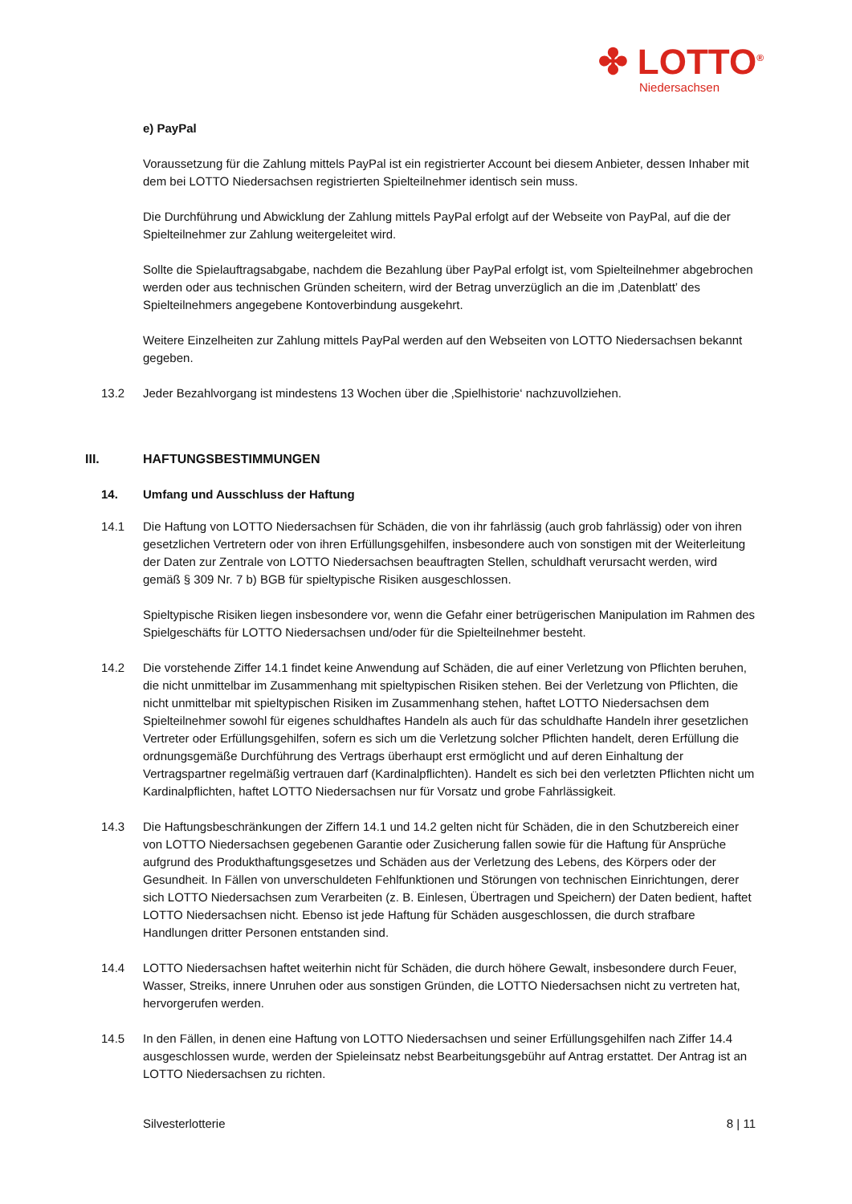✤ LOTTO<sup>®</sup>
Niedersachsen
e) PayPal
Voraussetzung für die Zahlung mittels PayPal ist ein registrierter Account bei diesem Anbieter, dessen Inhaber mit dem bei LOTTO Niedersachsen registrierten Spielteilnehmer identisch sein muss.
Die Durchführung und Abwicklung der Zahlung mittels PayPal erfolgt auf der Webseite von PayPal, auf die der Spielteilnehmer zur Zahlung weitergeleitet wird.
Sollte die Spielauftragsabgabe, nachdem die Bezahlung über PayPal erfolgt ist, vom Spielteilnehmer abgebrochen werden oder aus technischen Gründen scheitern, wird der Betrag unverzüglich an die im ‚Datenblatt’ des Spielteilnehmers angegebene Kontoverbindung ausgekehrt.
Weitere Einzelheiten zur Zahlung mittels PayPal werden auf den Webseiten von LOTTO Niedersachsen bekannt gegeben.
13.2 Jeder Bezahlvorgang ist mindestens 13 Wochen über die ‚Spielhistorie‘ nachzuvollziehen.
III. HAFTUNGSBESTIMMUNGEN
14. Umfang und Ausschluss der Haftung
14.1 Die Haftung von LOTTO Niedersachsen für Schäden, die von ihr fahrlässig (auch grob fahrlässig) oder von ihren gesetzlichen Vertretern oder von ihren Erfüllungsgehilfen, insbesondere auch von sonstigen mit der Weiterleitung der Daten zur Zentrale von LOTTO Niedersachsen beauftragten Stellen, schuldhaft verursacht werden, wird gemäß § 309 Nr. 7 b) BGB für spieltypische Risiken ausgeschlossen.
Spieltypische Risiken liegen insbesondere vor, wenn die Gefahr einer betrügerischen Manipulation im Rahmen des Spielgeschäfts für LOTTO Niedersachsen und/oder für die Spielteilnehmer besteht.
14.2 Die vorstehende Ziffer 14.1 findet keine Anwendung auf Schäden, die auf einer Verletzung von Pflichten beruhen, die nicht unmittelbar im Zusammenhang mit spieltypischen Risiken stehen. Bei der Verletzung von Pflichten, die nicht unmittelbar mit spieltypischen Risiken im Zusammenhang stehen, haftet LOTTO Niedersachsen dem Spielteilnehmer sowohl für eigenes schuldhaftes Handeln als auch für das schuldhafte Handeln ihrer gesetzlichen Vertreter oder Erfüllungsgehilfen, sofern es sich um die Verletzung solcher Pflichten handelt, deren Erfüllung die ordnungsgemäße Durchführung des Vertrags überhaupt erst ermöglicht und auf deren Einhaltung der Vertragspartner regelmäßig vertrauen darf (Kardinalpflichten). Handelt es sich bei den verletzten Pflichten nicht um Kardinalpflichten, haftet LOTTO Niedersachsen nur für Vorsatz und grobe Fahrlässigkeit.
14.3 Die Haftungsbeschränkungen der Ziffern 14.1 und 14.2 gelten nicht für Schäden, die in den Schutzbereich einer von LOTTO Niedersachsen gegebenen Garantie oder Zusicherung fallen sowie für die Haftung für Ansprüche aufgrund des Produkthaftungsgesetzes und Schäden aus der Verletzung des Lebens, des Körpers oder der Gesundheit. In Fällen von unverschuldeten Fehlfunktionen und Störungen von technischen Einrichtungen, derer sich LOTTO Niedersachsen zum Verarbeiten (z. B. Einlesen, Übertragen und Speichern) der Daten bedient, haftet LOTTO Niedersachsen nicht. Ebenso ist jede Haftung für Schäden ausgeschlossen, die durch strafbare Handlungen dritter Personen entstanden sind.
14.4 LOTTO Niedersachsen haftet weiterhin nicht für Schäden, die durch höhere Gewalt, insbesondere durch Feuer, Wasser, Streiks, innere Unruhen oder aus sonstigen Gründen, die LOTTO Niedersachsen nicht zu vertreten hat, hervorgerufen werden.
14.5 In den Fällen, in denen eine Haftung von LOTTO Niedersachsen und seiner Erfüllungsgehilfen nach Ziffer 14.4 ausgeschlossen wurde, werden der Spieleinsatz nebst Bearbeitungsgebühr auf Antrag erstattet. Der Antrag ist an LOTTO Niedersachsen zu richten.
Silvesterlotterie 8 | 11